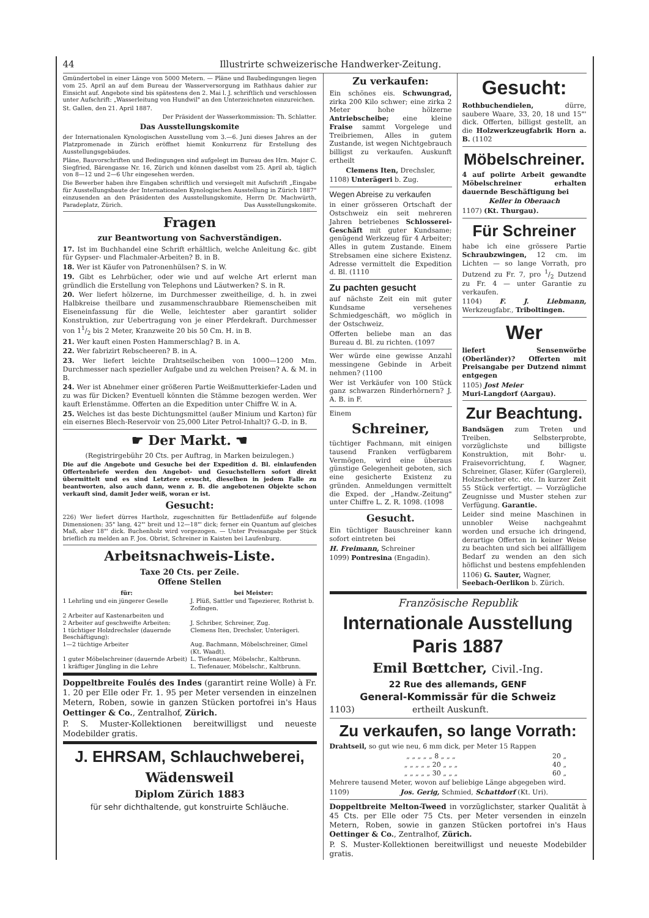44 Illustrirte schweizerische Handwerker-Zeitung.
Gmündertobel in einer Länge von 5000 Metern. — Pläne und Baubedingungen liegen vom 25. April an auf dem Bureau der Wasserversorgung im Rathhaus dahier zur Einsicht auf. Angebote sind bis spätestens den 2. Mai l. J. schriftlich und verschlossen unter Aufschrift: „Wasserleitung von Hundwil" an den Unterzeichneten einzureichen.
St. Gallen, den 21. April 1887.
Der Präsident der Wasserkommission: Th. Schlatter.
Das Ausstellungskomite
der Internationalen Kynologischen Ausstellung vom 3.—6. Juni dieses Jahres an der Platzpromenade in Zürich eröffnet hiemit Konkurrenz für Erstellung des Ausstellungsgebäudes.
Pläne, Bauvorschriften und Bedingungen sind aufgelegt im Bureau des Hrn. Major C. Siegfried, Bärengasse Nr. 16, Zürich und können daselbst vom 25. April ab, täglich von 8—12 und 2—6 Uhr eingesehen werden.
Die Bewerber haben ihre Eingaben schriftlich und versiegelt mit Aufschrift „Eingabe für Ausstellungsbaute der Internationalen Kynologischen Ausstellung in Zürich 1887" einzusenden an den Präsidenten des Ausstellungskomite, Herrn Dr. Machwürth, Paradeplatz, Zürich. Das Ausstellungskomite.
Fragen
zur Beantwortung von Sachverständigen.
17. Ist im Buchhandel eine Schrift erhältlich, welche Anleitung &c. gibt für Gypser- und Flachmaler-Arbeiten? B. in B.
18. Wer ist Käufer von Patronenhülsen? S. in W.
19. Gibt es Lehrbücher, oder wie und auf welche Art erlernt man gründlich die Erstellung von Telephons und Läutwerken? S. in R.
20. Wer liefert hölzerne, im Durchmesser zweitheilige, d. h. in zwei Halbkreise theilbare und zusammenschraubbare Riemenscheiben mit Eiseneinfassung für die Welle, leichtester aber garantirt solider Konstruktion, zur Uebertragung von je einer Pferdekraft. Durchmesser von 11/2 bis 2 Meter, Kranzweite 20 bis 50 Cm. H. in B.
21. Wer kauft einen Posten Hammerschlag? B. in A.
22. Wer fabrizirt Rebscheeren? B. in A.
23. Wer liefert leichte Drahtseilscheiben von 1000—1200 Mm. Durchmesser nach spezieller Aufgabe und zu welchen Preisen? A. & M. in B.
24. Wer ist Abnehmer einer größeren Partie Weißmutterkiefer-Laden und zu was für Dicken? Eventuell könnten die Stämme bezogen werden. Wer kauft Erlenstämme. Offerten an die Expedition unter Chiffre W. in A.
25. Welches ist das beste Dichtungsmittel (außer Minium und Karton) für ein eisernes Blech-Reservoir von 25,000 Liter Petrol-Inhalt)? G.-D. in B.
☛ Der Markt. ☚
(Registrirgebühr 20 Cts. per Auftrag, in Marken beizulegen.)
Die auf die Angebote und Gesuche bei der Expedition d. Bl. einlaufenden Offertenbriefe werden den Angebot- und Gesuchstellern sofort direkt übermittelt und es sind Letztere ersucht, dieselben in jedem Falle zu beantworten, also auch dann, wenn z. B. die angebotenen Objekte schon verkauft sind, damit Jeder weiß, woran er ist.
Gesucht:
226) Wer liefert dürres Hartholz, zugeschnitten für Bettladenfüße auf folgende Dimensionen: 35" lang, 42"' breit und 12—18"' dick; ferner ein Quantum auf gleiches Maß, aber 18"' dick. Buchenholz wird vorgezogen. — Unter Preisangabe per Stück brieflich zu melden an F. Jos. Obrist, Schreiner in Kaisten bei Laufenburg.
Arbeitsnachweis-Liste.
Taxe 20 Cts. per Zeile.
Offene Stellen
| für: | bei Meister: |
| --- | --- |
| 1 Lehrling und ein jüngerer Geselle | J. Plüß, Sattler und Tapezierer, Rothrist b. Zofingen. |
| 2 Arbeiter auf Kastenarbeiten und 2 Arbeiter auf geschweifte Arbeiten: | J. Schriber, Schreiner, Zug. |
| 1 tüchtiger Holzdrechsler (dauernde Beschäftigung): | Clemens Iten, Drechsler, Unterägeri. |
| 1—2 tüchtige Arbeiter | Aug. Bachmann, Möbelschreiner, Gimel (Kt. Waadt). |
| 1 guter Möbelschreiner (dauernde Arbeit) | L. Tiefenauer, Möbelschr., Kaltbrunn. |
| 1 kräftiger Jüngling in die Lehre | L. Tiefenauer, Möbelschr., Kaltbrunn. |
Doppeltbreite Foulés des Indes (garantirt reine Wolle) à Fr. 1. 20 per Elle oder Fr. 1. 95 per Meter versenden in einzelnen Metern, Roben, sowie in ganzen Stücken portofrei in's Haus Oettinger & Co., Zentralhof, Zürich.
P. S. Muster-Kollektionen bereitwilligst und neueste Modebilder gratis.
J. EHRSAM, Schlauchweberei,
Wädensweil
Diplom Zürich 1883
für sehr dichthaltende, gut konstruirte Schläuche.
Zu verkaufen:
Ein schönes eis. Schwungrad, zirka 200 Kilo schwer; eine zirka 2 Meter hohe hölzerne Antriebscheibe; eine kleine Fraise sammt Vorgelege und Treibriemen, Alles in gutem Zustande, ist wegen Nichtgebrauch billigst zu verkaufen. Auskunft ertheilt
Clemens Iten, Drechsler,
1108) Unterägeri b. Zug.
Wegen Abreise zu verkaufen
in einer grösseren Ortschaft der Ostschweiz ein seit mehreren Jahren betriebenes Schlosserei-Geschäft mit guter Kundsame; genügend Werkzeug für 4 Arbeiter; Alles in gutem Zustande. Einem Strebsamen eine sichere Existenz. Adresse vermittelt die Expedition d. Bl. (1110
Zu pachten gesucht
auf nächste Zeit ein mit guter Kundsame versehenes Schmiedgeschäft, wo möglich in der Ostschweiz.
Offerten beliebe man an das Bureau d. Bl. zu richten. (1097
Wer würde eine gewisse Anzahl messingene Gebinde in Arbeit nehmen? (1100
Wer ist Verkäufer von 100 Stück ganz schwarzen Rinderhörnern? J. A. B. in F.
Einem
Schreiner,
tüchtiger Fachmann, mit einigen tausend Franken verfügbarem Vermögen, wird eine überaus günstige Gelegenheit geboten, sich eine gesicherte Existenz zu gründen. Anmeldungen vermittelt die Exped. der „Handw.-Zeitung" unter Chiffre L. Z. R. 1098. (1098
Gesucht.
Ein tüchtiger Bauschreiner kann sofort eintreten bei
H. Freimann, Schreiner
1099) Pontresina (Engadin).
Gesucht:
Rothbuchendielen, dürre, saubere Waare, 33, 20, 18 und 15"' dick. Offerten, billigst gestellt, an die Holzwerkzeugfabrik Horn a. B. (1102
Möbelschreiner.
4 auf polirte Arbeit gewandte Möbelschreiner erhalten dauernde Beschäftigung bei
Keller in Oberaach
1107) (Kt. Thurgau).
Für Schreiner
habe ich eine grössere Partie Schraubzwingen, 12 cm. im Lichten — so lange Vorrath, pro Dutzend zu Fr. 7, pro 1/2 Dutzend zu Fr. 4 — unter Garantie zu verkaufen.
1104) F. J. Liebmann, Werkzeugfabr., Triboltingen.
Wer
liefert Sensenwörbe (Oberländer)? Offerten mit Preisangabe per Dutzend nimmt entgegen
1105) Jost Meier
Muri-Langdorf (Aargau).
Zur Beachtung.
Bandsägen zum Treten und Treiben. Selbsterprobte, vorzüglichste und billigste Konstruktion, mit Bohr- u. Fraisevorrichtung, f. Wagner, Schreiner, Glaser, Küfer (Garglerei), Holzscheiter etc. etc. In kurzer Zeit 55 Stück verfertigt. — Vorzügliche Zeugnisse und Muster stehen zur Verfügung. Garantie.
Leider sind meine Maschinen in unnobler Weise nachgeahmt worden und ersuche ich dringend, derartige Offerten in keiner Weise zu beachten und sich bei allfälligem Bedarf zu wenden an den sich höflichst und bestens empfehlenden
1106) G. Sauter, Wagner,
Seebach-Oerlikon b. Zürich.
Französische Republik
Internationale Ausstellung Paris 1887
Emil Bœttcher, Civil.-Ing.
22 Rue des allemands, GENF
General-Kommissär für die Schweiz
1103) ertheilt Auskunft.
Zu verkaufen, so lange Vorrath:
Drahtseil, so gut wie neu, 6 mm dick, per Meter 15 Rappen
| „ „ „ „ „ 8 „ „ „ | 20 „ |
| „ „ „ „ „ 20 „ „ „ | 40 „ |
| „ „ „ „ „ 30 „ „ „ | 60 „ |
Mehrere tausend Meter, wovon auf beliebige Länge abgegeben wird.
1109) Jos. Gerig, Schmied, Schattdorf (Kt. Uri).
Doppeltbreite Melton-Tweed in vorzüglichster, starker Qualität à 45 Cts. per Elle oder 75 Cts. per Meter versenden in einzeln Metern, Roben, sowie in ganzen Stücken portofrei in's Haus Oettinger & Co., Zentralhof, Zürich.
P. S. Muster-Kollektionen bereitwilligst und neueste Modebilder gratis.